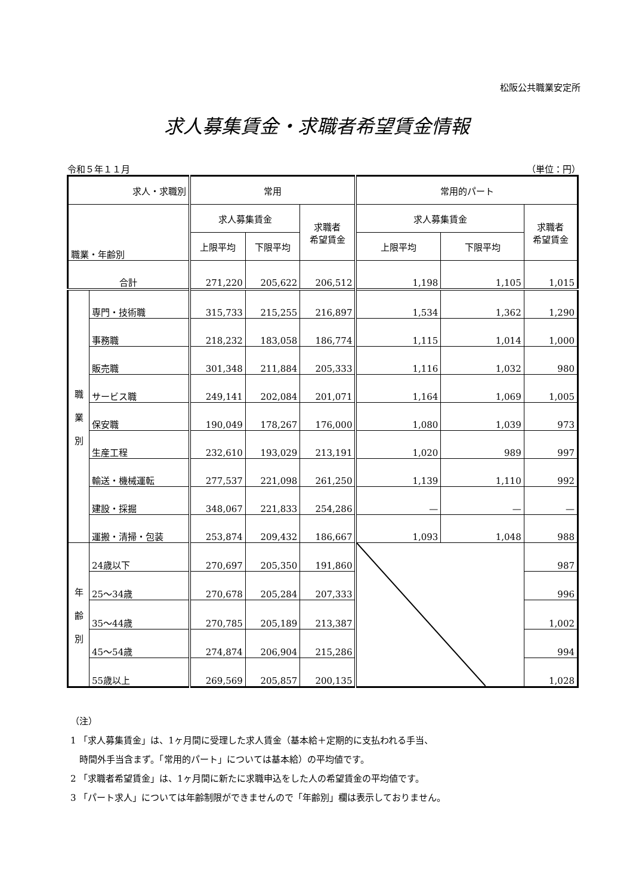松阪公共職業安定所
求人募集賃金・求職者希望賃金情報
令和５年１１月 （単位：円）
| 求人・求職別 | | 常用 | | | 常用的パート | | |
| --- | --- | --- | --- | --- | --- | --- | --- |
| 職業・年齢別 | | 求人募集賃金 | | 求職者 希望賃金 | 求人募集賃金 | | 求職者 希望賃金 |
| | | 上限平均 | 下限平均 | | 上限平均 | 下限平均 | |
| 合計 | | 271,220 | 205,622 | 206,512 | 1,198 | 1,105 | 1,015 |
| 職 業 別 | 専門・技術職 | 315,733 | 215,255 | 216,897 | 1,534 | 1,362 | 1,290 |
| | 事務職 | 218,232 | 183,058 | 186,774 | 1,115 | 1,014 | 1,000 |
| | 販売職 | 301,348 | 211,884 | 205,333 | 1,116 | 1,032 | 980 |
| | サービス職 | 249,141 | 202,084 | 201,071 | 1,164 | 1,069 | 1,005 |
| | 保安職 | 190,049 | 178,267 | 176,000 | 1,080 | 1,039 | 973 |
| | 生産工程 | 232,610 | 193,029 | 213,191 | 1,020 | 989 | 997 |
| | 輸送・機械運転 | 277,537 | 221,098 | 261,250 | 1,139 | 1,110 | 992 |
| | 建設・採掘 | 348,067 | 221,833 | 254,286 | — | — | — |
| | 運搬・清掃・包装 | 253,874 | 209,432 | 186,667 | 1,093 | 1,048 | 988 |
| 年 齢 別 | 24歳以下 | 270,697 | 205,350 | 191,860 | | | 987 |
| | 25～34歳 | 270,678 | 205,284 | 207,333 | | | 996 |
| | 35～44歳 | 270,785 | 205,189 | 213,387 | | | 1,002 |
| | 45～54歳 | 274,874 | 206,904 | 215,286 | | | 994 |
| | 55歳以上 | 269,569 | 205,857 | 200,135 | | | 1,028 |
（注）
1 「求人募集賃金」は、1ヶ月間に受理した求人賃金（基本給＋定期的に支払われる手当、
　時間外手当含まず。「常用的パート」については基本給）の平均値です。
2 「求職者希望賃金」は、1ヶ月間に新たに求職申込をした人の希望賃金の平均値です。
3 「パート求人」については年齢制限ができませんので「年齢別」欄は表示しておりません。